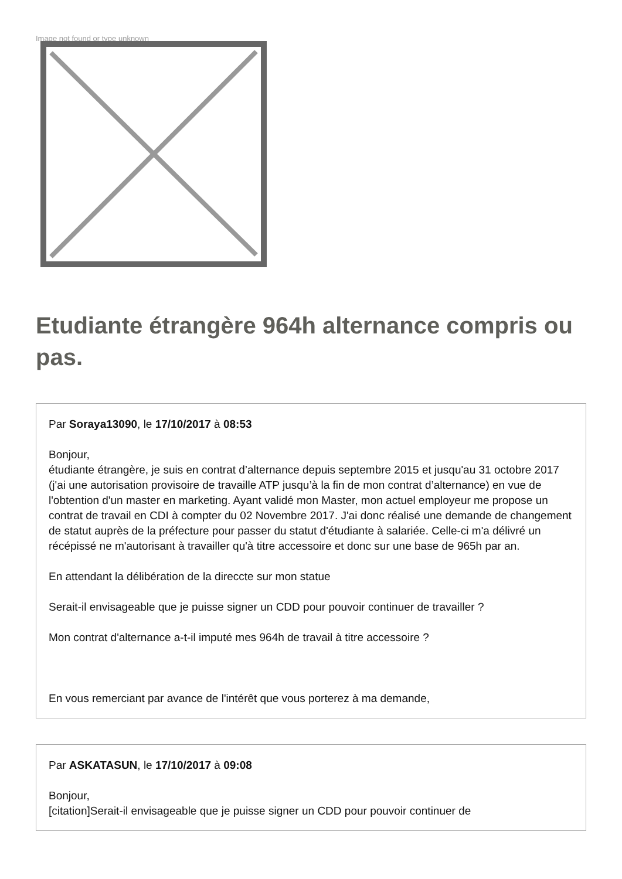Image not found or type unknown
Etudiante étrangère 964h alternance compris ou pas.
Par Soraya13090, le 17/10/2017 à 08:53
Bonjour,
étudiante étrangère, je suis en contrat d’alternance depuis septembre 2015 et jusqu'au 31 octobre 2017 (j'ai une autorisation provisoire de travaille ATP jusqu’à la fin de mon contrat d’alternance) en vue de l'obtention d'un master en marketing. Ayant validé mon Master, mon actuel employeur me propose un contrat de travail en CDI à compter du 02 Novembre 2017. J'ai donc réalisé une demande de changement de statut auprès de la préfecture pour passer du statut d'étudiante à salariée. Celle-ci m'a délivré un récépissé ne m'autorisant à travailler qu'à titre accessoire et donc sur une base de 965h par an.
En attendant la délibération de la direccte sur mon statue
Serait-il envisageable que je puisse signer un CDD pour pouvoir continuer de travailler ?
Mon contrat d'alternance a-t-il imputé mes 964h de travail à titre accessoire ?
En vous remerciant par avance de l'intérêt que vous porterez à ma demande,
Par ASKATASUN, le 17/10/2017 à 09:08
Bonjour,
[citation]Serait-il envisageable que je puisse signer un CDD pour pouvoir continuer de